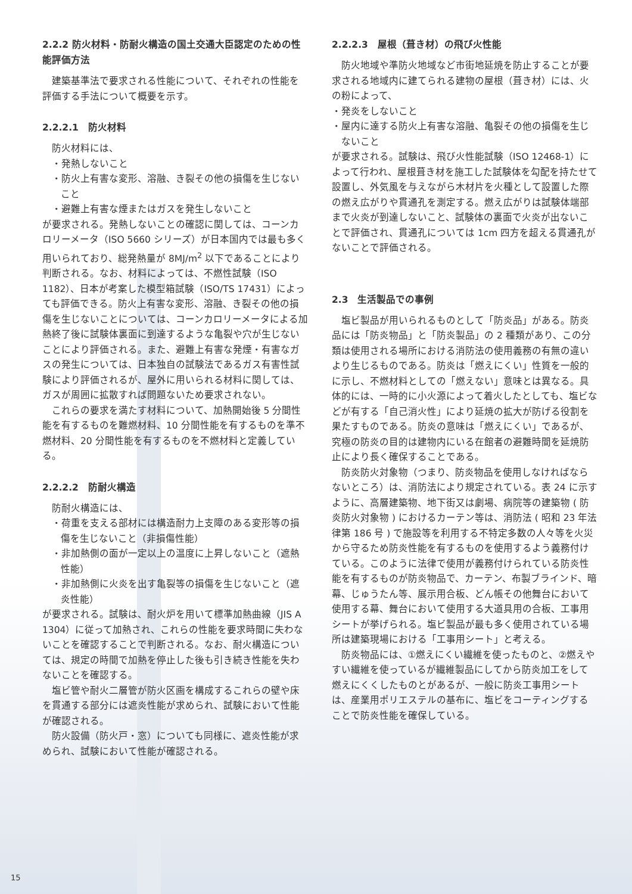2.2.2 防火材料・防耐火構造の国土交通大臣認定のための性能評価方法
建築基準法で要求される性能について、それぞれの性能を評価する手法について概要を示す。
2.2.2.1　防火材料
防火材料には、
・発熱しないこと
・防火上有害な変形、溶融、き裂その他の損傷を生じないこと
・避難上有害な煙またはガスを発生しないこと
が要求される。発熱しないことの確認に関しては、コーンカロリーメータ（ISO 5660 シリーズ）が日本国内では最も多く用いられており、総発熱量が 8MJ/m<sup>2</sup> 以下であることにより判断される。なお、材料によっては、不燃性試験（ISO 1182）、日本が考案した模型箱試験（ISO/TS 17431）によっても評価できる。防火上有害な変形、溶融、き裂その他の損傷を生じないことについては、コーンカロリーメータによる加熱終了後に試験体裏面に到達するような亀裂や穴が生じないことにより評価される。また、避難上有害な発煙・有害なガスの発生については、日本独自の試験法であるガス有害性試験により評価されるが、屋外に用いられる材料に関しては、ガスが周囲に拡散すれば問題ないため要求されない。
これらの要求を満たす材料について、加熱開始後 5 分間性能を有するものを難燃材料、10 分間性能を有するものを準不燃材料、20 分間性能を有するものを不燃材料と定義している。
2.2.2.2　防耐火構造
防耐火構造には、
・荷重を支える部材には構造耐力上支障のある変形等の損傷を生じないこと（非損傷性能）
・非加熱側の面が一定以上の温度に上昇しないこと（遮熱性能）
・非加熱側に火炎を出す亀裂等の損傷を生じないこと（遮炎性能）
が要求される。試験は、耐火炉を用いて標準加熱曲線（JIS A 1304）に従って加熱され、これらの性能を要求時間に失わないことを確認することで判断される。なお、耐火構造については、規定の時間で加熱を停止した後も引き続き性能を失わないことを確認する。
塩ビ管や耐火二層管が防火区画を構成するこれらの壁や床を貫通する部分には遮炎性能が求められ、試験において性能が確認される。
防火設備（防火戸・窓）についても同様に、遮炎性能が求められ、試験において性能が確認される。
2.2.2.3　屋根（葺き材）の飛び火性能
防火地域や準防火地域など市街地延焼を防止することが要求される地域内に建てられる建物の屋根（葺き材）には、火の粉によって、
・発炎をしないこと
・屋内に達する防火上有害な溶融、亀裂その他の損傷を生じないこと
が要求される。試験は、飛び火性能試験（ISO 12468-1）によって行われ、屋根葺き材を施工した試験体を勾配を持たせて設置し、外気風を与えながら木材片を火種として設置した際の燃え広がりや貫通孔を測定する。燃え広がりは試験体端部まで火炎が到達しないこと、試験体の裏面で火炎が出ないことで評価され、貫通孔については 1cm 四方を超える貫通孔がないことで評価される。
2.3　生活製品での事例
塩ビ製品が用いられるものとして「防炎品」がある。防炎品には「防炎物品」と「防炎製品」の 2 種類があり、この分類は使用される場所における消防法の使用義務の有無の違いより生じるものである。防炎は「燃えにくい」性質を一般的に示し、不燃材料としての「燃えない」意味とは異なる。具体的には、一時的に小火源によって着火したとしても、塩ビなどが有する「自己消火性」により延焼の拡大が防げる役割を果たすものである。防炎の意味は「燃えにくい」であるが、究極の防炎の目的は建物内にいる在館者の避難時間を延焼防止により長く確保することである。
防炎防火対象物（つまり、防炎物品を使用しなければならないところ）は、消防法により規定されている。表 24 に示すように、高層建築物、地下街又は劇場、病院等の建築物 ( 防炎防火対象物 ) におけるカーテン等は、消防法 ( 昭和 23 年法律第 186 号 ) で施設等を利用する不特定多数の人々等を火災から守るため防炎性能を有するものを使用するよう義務付けている。このように法律で使用が義務付けられている防炎性能を有するものが防炎物品で、カーテン、布製ブラインド、暗幕、じゅうたん等、展示用合板、どん帳その他舞台において使用する幕、舞台において使用する大道具用の合板、工事用シートが挙げられる。塩ビ製品が最も多く使用されている場所は建築現場における「工事用シート」と考える。
防炎物品には、①燃えにくい繊維を使ったものと、②燃えやすい繊維を使っているが繊維製品にしてから防炎加工をして燃えにくくしたものとがあるが、一般に防炎工事用シートは、産業用ポリエステルの基布に、塩ビをコーティングすることで防炎性能を確保している。
15